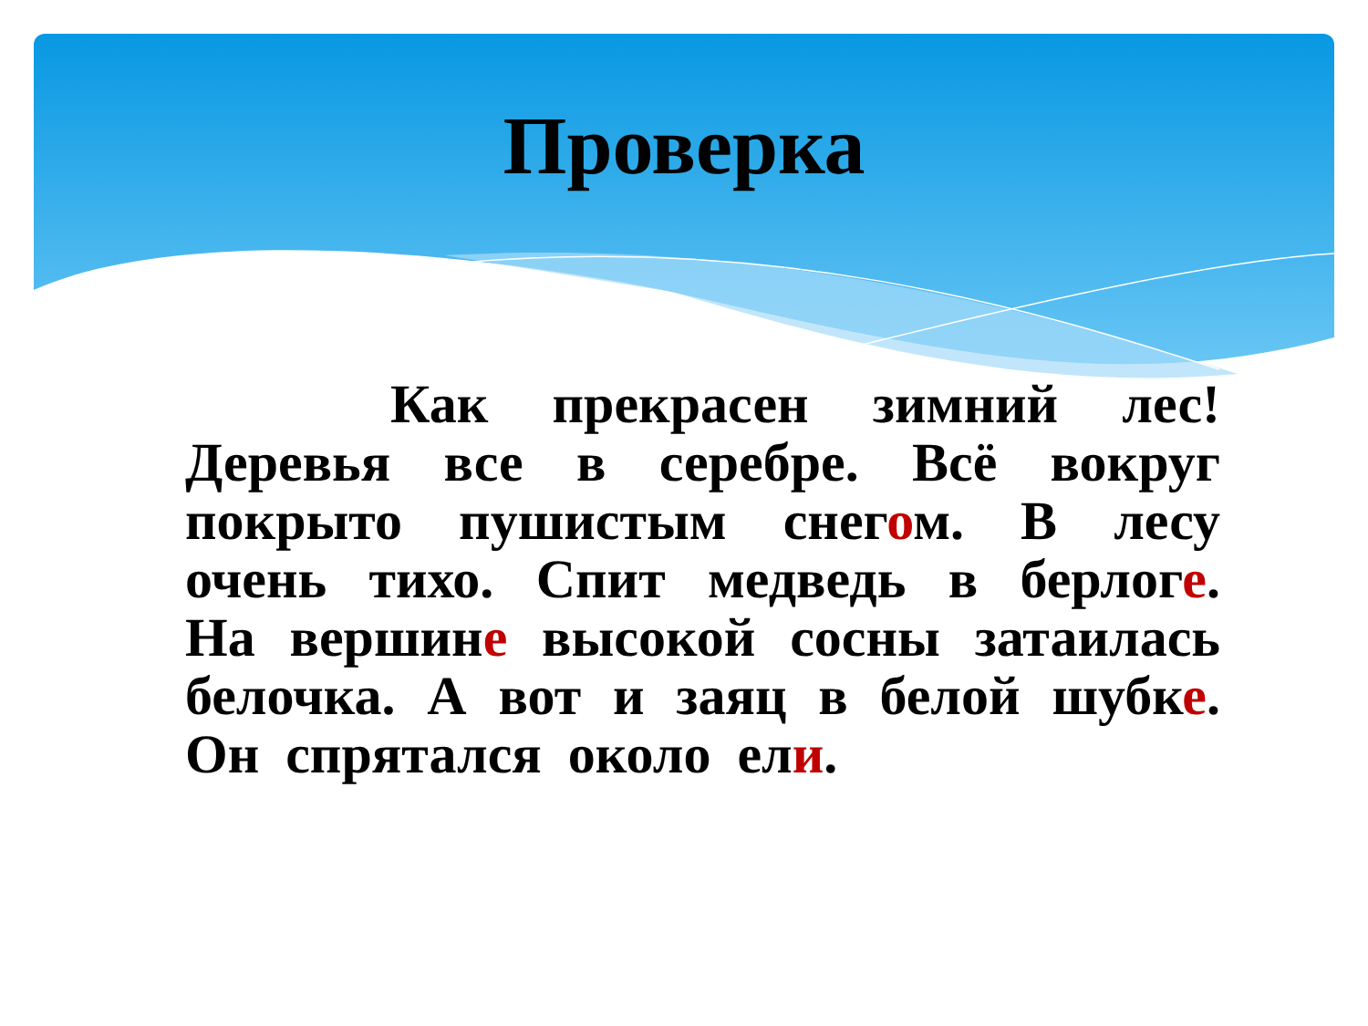Проверка
Как прекрасен зимний лес! Деревья все в серебре. Всё вокруг покрыто пушистым снегом. В лесу очень тихо. Спит медведь в берлоге. На вершине высокой сосны затаилась белочка. А вот и заяц в белой шубке. Он спрятался около ели.